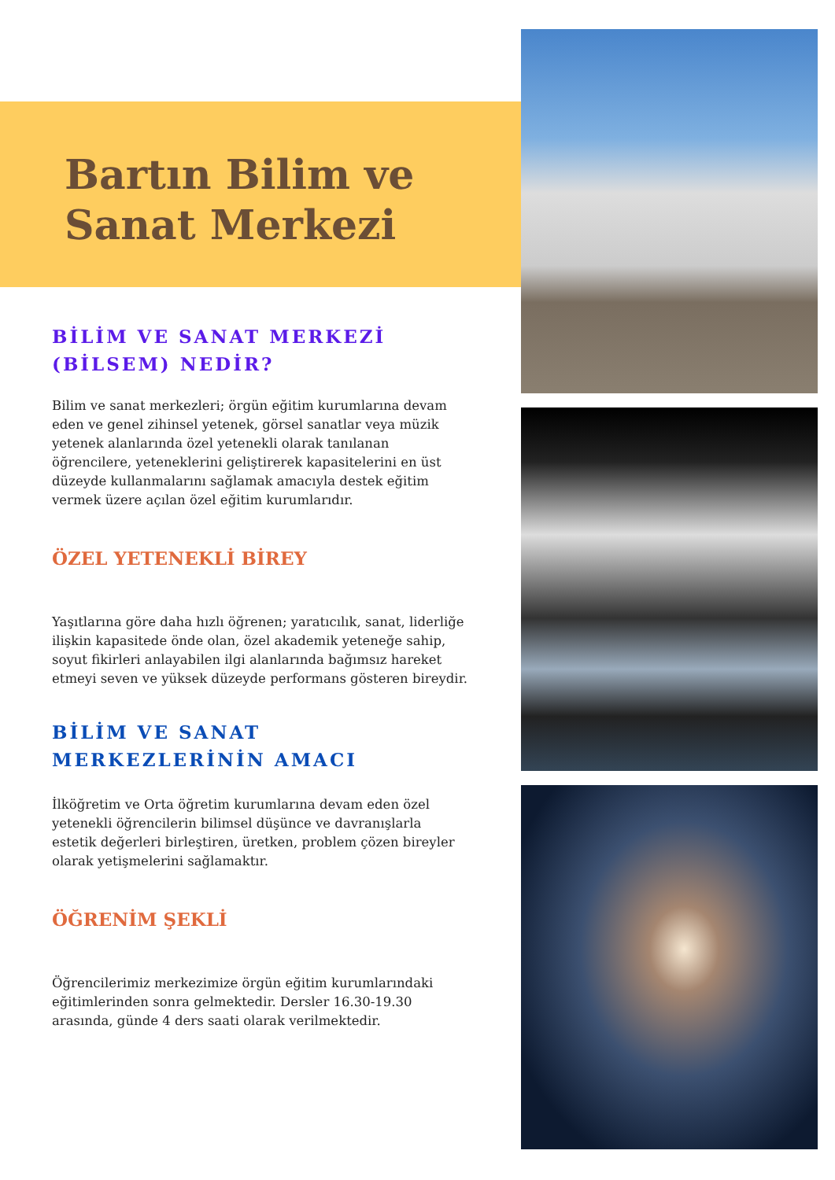Bartın Bilim ve Sanat Merkezi
BİLİM VE SANAT MERKEZİ (BİLSEM) NEDİR?
Bilim ve sanat merkezleri; örgün eğitim kurumlarına devam eden ve genel zihinsel yetenek, görsel sanatlar veya müzik yetenek alanlarında özel yetenekli olarak tanılanan öğrencilere, yeteneklerini geliştirerek kapasitelerini en üst düzeyde kullanmalarını sağlamak amacıyla destek eğitim vermek üzere açılan özel eğitim kurumlarıdır.
ÖZEL YETENEKLİ BİREY
Yaşıtlarına göre daha hızlı öğrenen; yaratıcılık, sanat, liderliğe ilişkin kapasitede önde olan, özel akademik yeteneğe sahip, soyut fikirleri anlayabilen ilgi alanlarında bağımsız hareket etmeyi seven ve yüksek düzeyde performans gösteren bireydir.
BİLİM VE SANAT MERKEZLERİNİN AMACI
İlköğretim ve Orta öğretim kurumlarına devam eden özel yetenekli öğrencilerin bilimsel düşünce ve davranışlarla estetik değerleri birleştiren, üretken, problem çözen bireyler olarak yetişmelerini sağlamaktır.
ÖĞRENİM ŞEKLİ
Öğrencilerimiz merkezimize örgün eğitim kurumlarındaki eğitimlerinden sonra gelmektedir. Dersler 16.30-19.30 arasında, günde 4 ders saati olarak verilmektedir.